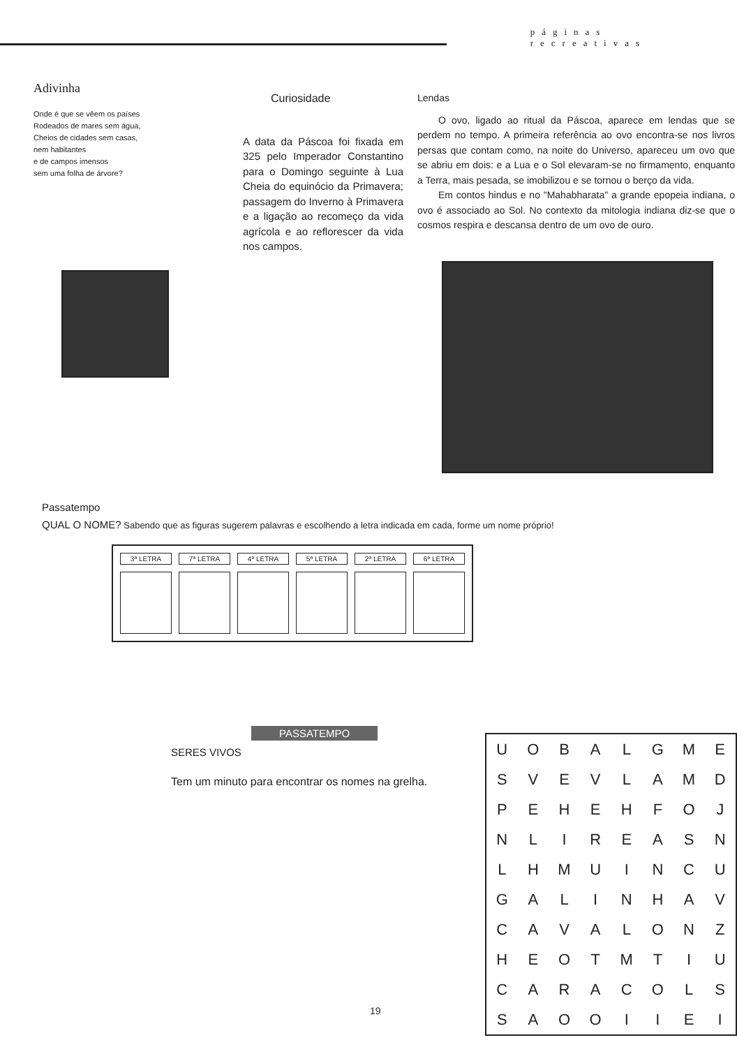páginas
recreativas
Adivinha
Onde é que se vêem os países
Rodeados de mares sem água,
Cheios de cidades sem casas,
nem habitantes
e de campos imensos
sem uma folha de árvore?
Curiosidade
A data da Páscoa foi fixada em 325 pelo Imperador Constantino para o Domingo seguinte à Lua Cheia do equinócio da Primavera; passagem do Inverno à Primavera e a ligação ao recomeço da vida agrícola e ao reflorescer da vida nos campos.
Lendas
O ovo, ligado ao ritual da Páscoa, aparece em lendas que se perdem no tempo. A primeira referência ao ovo encontra-se nos livros persas que contam como, na noite do Universo, apareceu um ovo que se abriu em dois: e a Lua e o Sol elevaram-se no firmamento, enquanto a Terra, mais pesada, se imobilizou e se tornou o berço da vida.
Em contos hindus e no "Mahabharata" a grande epopeia indiana, o ovo é associado ao Sol. No contexto da mitologia indiana diz-se que o cosmos respira e descansa dentro de um ovo de ouro.
Passatempo
QUAL O NOME? Sabendo que as figuras sugerem palavras e escolhendo a letra indicada em cada, forme um nome próprio!
| 3ª LETRA | 7ª LETRA | 4ª LETRA | 5ª LETRA | 2ª LETRA | 6ª LETRA |
| --- | --- | --- | --- | --- | --- |
PASSATEMPO
SERES VIVOS
Tem um minuto para encontrar os nomes na grelha.
| U | O | B | A | L | G | M | E |
| S | V | E | V | L | A | M | D |
| P | E | H | E | H | F | O | J |
| N | L | I | R | E | A | S | N |
| L | H | M | U | I | N | C | U |
| G | A | L | I | N | H | A | V |
| C | A | V | A | L | O | N | Z |
| H | E | O | T | M | T | I | U |
| C | A | R | A | C | O | L | S |
| S | A | O | O | I | I | E | I |
19